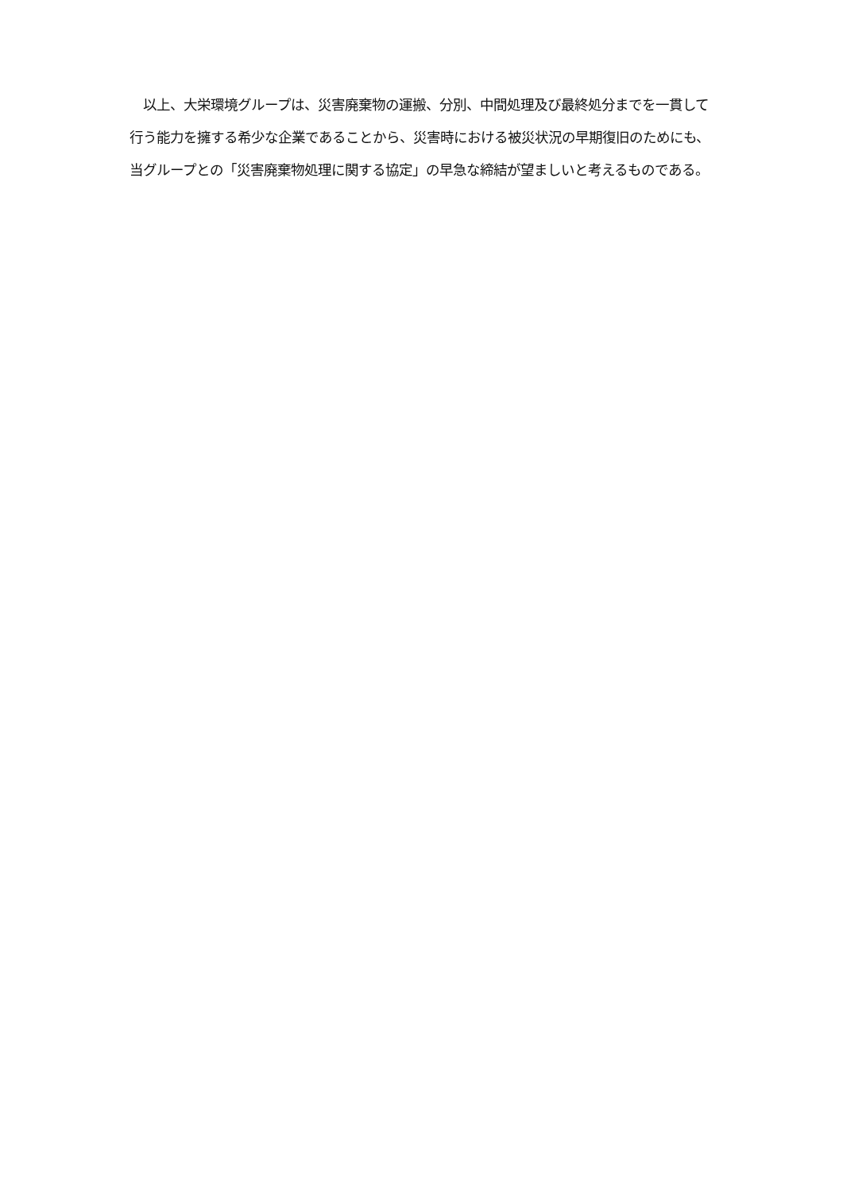以上、大栄環境グループは、災害廃棄物の運搬、分別、中間処理及び最終処分までを一貫して
行う能力を擁する希少な企業であることから、災害時における被災状況の早期復旧のためにも、
当グループとの「災害廃棄物処理に関する協定」の早急な締結が望ましいと考えるものである。